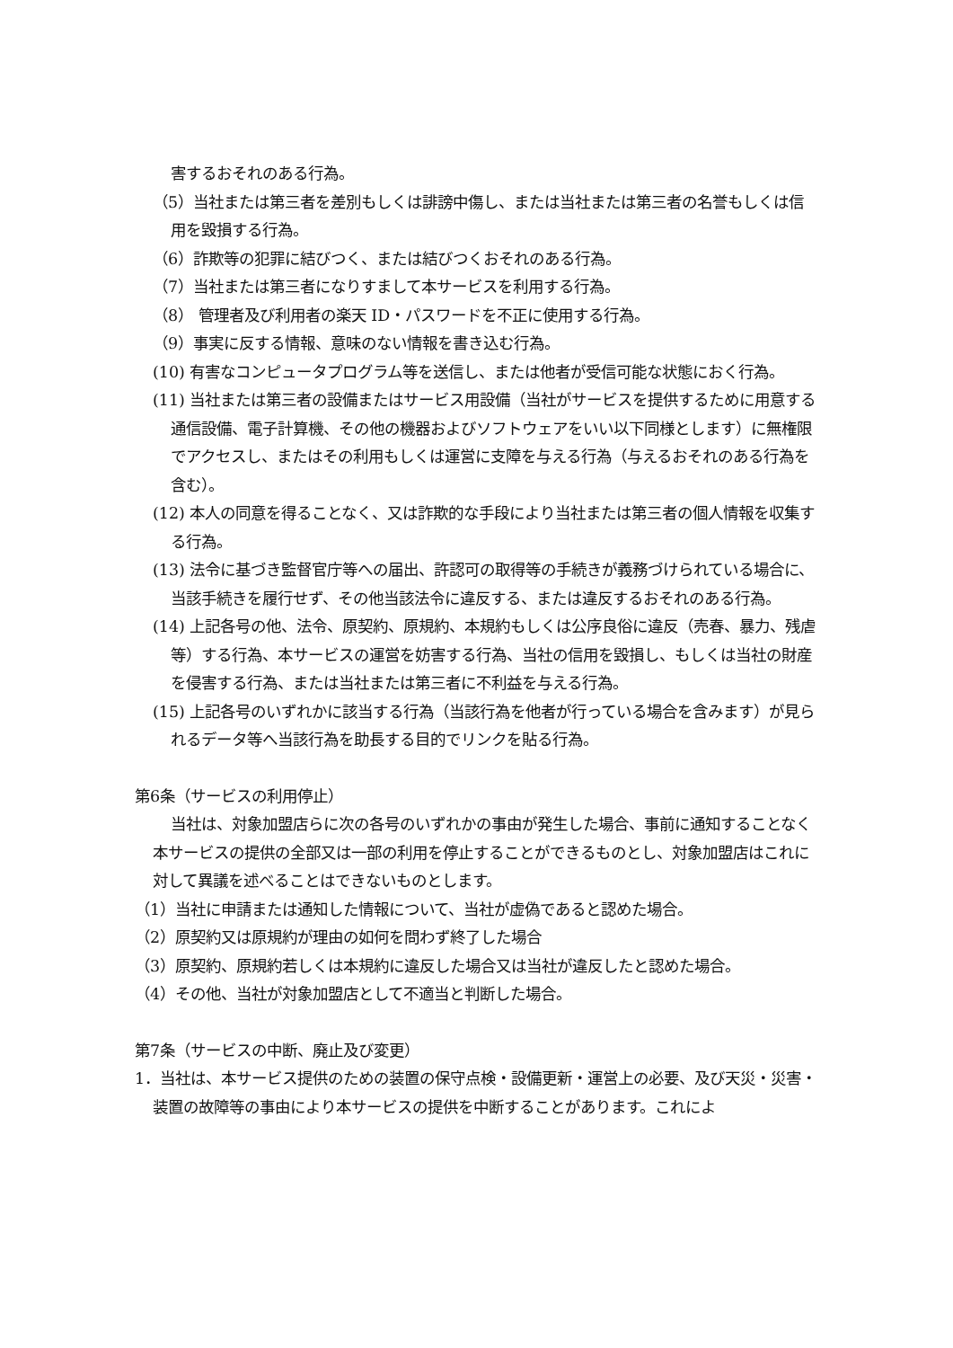害するおそれのある行為。
（5）当社または第三者を差別もしくは誹謗中傷し、または当社または第三者の名誉もしくは信用を毀損する行為。
（6）詐欺等の犯罪に結びつく、または結びつくおそれのある行為。
（7）当社または第三者になりすまして本サービスを利用する行為。
（8） 管理者及び利用者の楽天 ID・パスワードを不正に使用する行為。
（9）事実に反する情報、意味のない情報を書き込む行為。
(10) 有害なコンピュータプログラム等を送信し、または他者が受信可能な状態におく行為。
(11) 当社または第三者の設備またはサービス用設備（当社がサービスを提供するために用意する通信設備、電子計算機、その他の機器およびソフトウェアをいい以下同様とします）に無権限でアクセスし、またはその利用もしくは運営に支障を与える行為（与えるおそれのある行為を含む）。
(12) 本人の同意を得ることなく、又は詐欺的な手段により当社または第三者の個人情報を収集する行為。
(13) 法令に基づき監督官庁等への届出、許認可の取得等の手続きが義務づけられている場合に、当該手続きを履行せず、その他当該法令に違反する、または違反するおそれのある行為。
(14) 上記各号の他、法令、原契約、原規約、本規約もしくは公序良俗に違反（売春、暴力、残虐等）する行為、本サービスの運営を妨害する行為、当社の信用を毀損し、もしくは当社の財産を侵害する行為、または当社または第三者に不利益を与える行為。
(15) 上記各号のいずれかに該当する行為（当該行為を他者が行っている場合を含みます）が見られるデータ等へ当該行為を助長する目的でリンクを貼る行為。
第6条（サービスの利用停止）
当社は、対象加盟店らに次の各号のいずれかの事由が発生した場合、事前に通知することなく本サービスの提供の全部又は一部の利用を停止することができるものとし、対象加盟店はこれに対して異議を述べることはできないものとします。
（1）当社に申請または通知した情報について、当社が虚偽であると認めた場合。
（2）原契約又は原規約が理由の如何を問わず終了した場合
（3）原契約、原規約若しくは本規約に違反した場合又は当社が違反したと認めた場合。
（4）その他、当社が対象加盟店として不適当と判断した場合。
第7条（サービスの中断、廃止及び変更）
1．当社は、本サービス提供のための装置の保守点検・設備更新・運営上の必要、及び天災・災害・装置の故障等の事由により本サービスの提供を中断することがあります。これによ